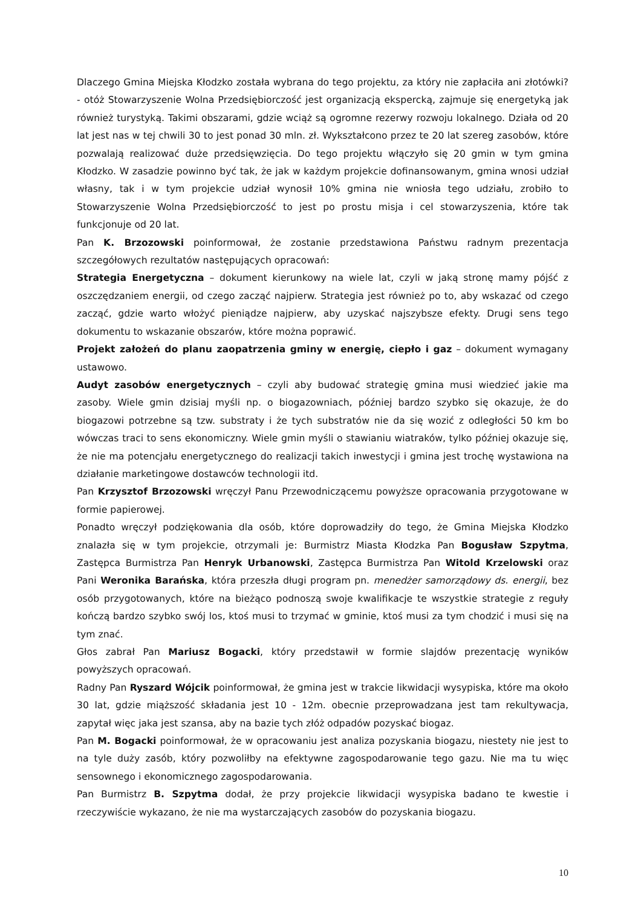Dlaczego Gmina Miejska Kłodzko została wybrana do tego projektu, za który nie zapłaciła ani złotówki? - otóż Stowarzyszenie Wolna Przedsiębiorczość jest organizacją ekspercką, zajmuje się energetyką jak również turystyką. Takimi obszarami, gdzie wciąż są ogromne rezerwy rozwoju lokalnego. Działa od 20 lat jest nas w tej chwili 30 to jest ponad 30 mln. zł. Wykształcono przez te 20 lat szereg zasobów, które pozwalają realizować duże przedsięwzięcia. Do tego projektu włączyło się 20 gmin w tym gmina Kłodzko. W zasadzie powinno być tak, że jak w każdym projekcie dofinansowanym, gmina wnosi udział własny, tak i w tym projekcie udział wynosił 10% gmina nie wniosła tego udziału, zrobiło to Stowarzyszenie Wolna Przedsiębiorczość to jest po prostu misja i cel stowarzyszenia, które tak funkcjonuje od 20 lat.
Pan K. Brzozowski poinformował, że zostanie przedstawiona Państwu radnym prezentacja szczegółowych rezultatów następujących opracowań:
Strategia Energetyczna – dokument kierunkowy na wiele lat, czyli w jaką stronę mamy pójść z oszczędzaniem energii, od czego zacząć najpierw. Strategia jest również po to, aby wskazać od czego zacząć, gdzie warto włożyć pieniądze najpierw, aby uzyskać najszybsze efekty. Drugi sens tego dokumentu to wskazanie obszarów, które można poprawić.
Projekt założeń do planu zaopatrzenia gminy w energię, ciepło i gaz – dokument wymagany ustawowo.
Audyt zasobów energetycznych – czyli aby budować strategię gmina musi wiedzieć jakie ma zasoby. Wiele gmin dzisiaj myśli np. o biogazowniach, później bardzo szybko się okazuje, że do biogazowi potrzebne są tzw. substraty i że tych substratów nie da się wozić z odległości 50 km bo wówczas traci to sens ekonomiczny. Wiele gmin myśli o stawianiu wiatraków, tylko później okazuje się, że nie ma potencjału energetycznego do realizacji takich inwestycji i gmina jest trochę wystawiona na działanie marketingowe dostawców technologii itd.
Pan Krzysztof Brzozowski wręczył Panu Przewodniczącemu powyższe opracowania przygotowane w formie papierowej.
Ponadto wręczył podziękowania dla osób, które doprowadziły do tego, że Gmina Miejska Kłodzko znalazła się w tym projekcie, otrzymali je: Burmistrz Miasta Kłodzka Pan Bogusław Szpytma, Zastępca Burmistrza Pan Henryk Urbanowski, Zastępca Burmistrza Pan Witold Krzelowski oraz Pani Weronika Barańska, która przeszła długi program pn. menedżer samorządowy ds. energii, bez osób przygotowanych, które na bieżąco podnoszą swoje kwalifikacje te wszystkie strategie z reguły kończą bardzo szybko swój los, ktoś musi to trzymać w gminie, ktoś musi za tym chodzić i musi się na tym znać.
Głos zabrał Pan Mariusz Bogacki, który przedstawił w formie slajdów prezentację wyników powyższych opracowań.
Radny Pan Ryszard Wójcik poinformował, że gmina jest w trakcie likwidacji wysypiska, które ma około 30 lat, gdzie miąższość składania jest 10 - 12m. obecnie przeprowadzana jest tam rekultywacja, zapytał więc jaka jest szansa, aby na bazie tych złóż odpadów pozyskać biogaz.
Pan M. Bogacki poinformował, że w opracowaniu jest analiza pozyskania biogazu, niestety nie jest to na tyle duży zasób, który pozwoliłby na efektywne zagospodarowanie tego gazu. Nie ma tu więc sensownego i ekonomicznego zagospodarowania.
Pan Burmistrz B. Szpytma dodał, że przy projekcie likwidacji wysypiska badano te kwestie i rzeczywiście wykazano, że nie ma wystarczających zasobów do pozyskania biogazu.
10